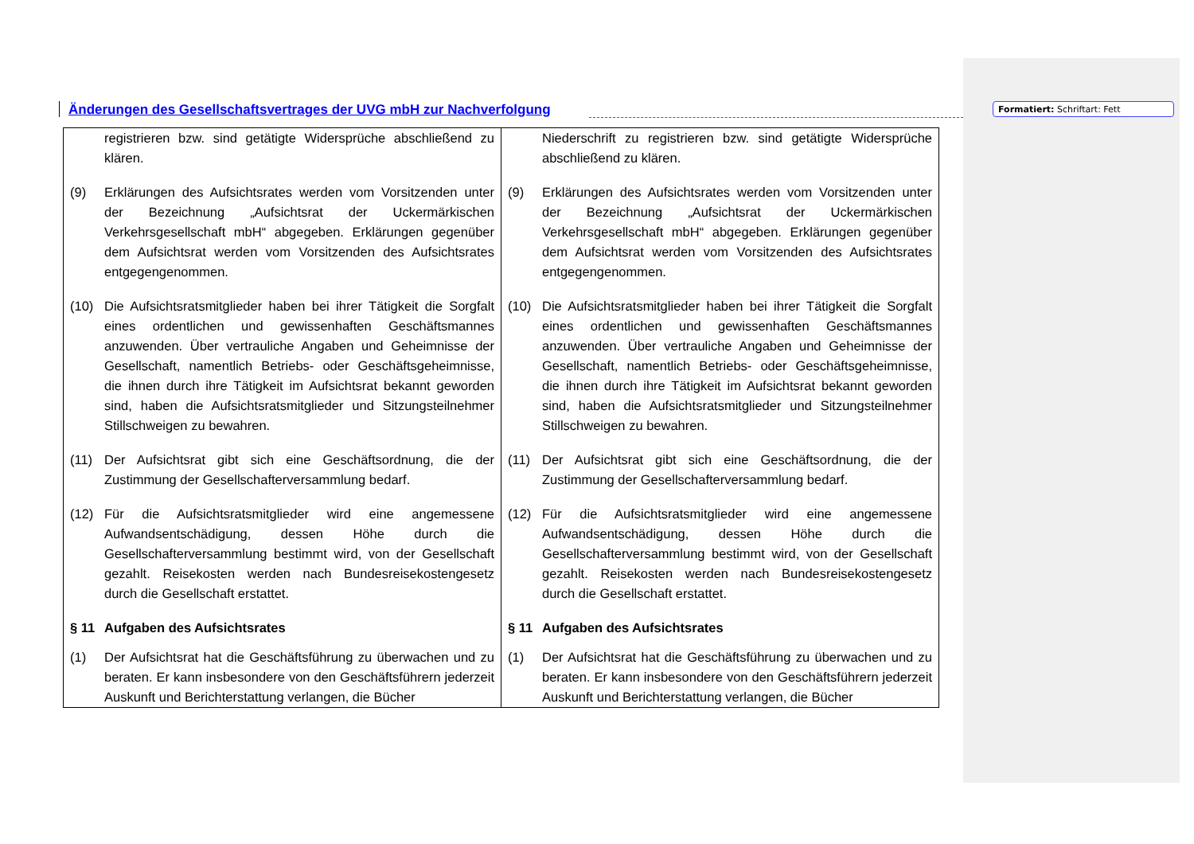Änderungen des Gesellschaftsvertrages der UVG mbH zur Nachverfolgung
Formatiert: Schriftart: Fett
| registrieren bzw. sind getätigte Widersprüche abschließend zu klären. (9) Erklärungen des Aufsichtsrates werden vom Vorsitzenden unter der Bezeichnung „Aufsichtsrat der Uckermärkischen Verkehrsgesellschaft mbH“ abgegeben. Erklärungen gegenüber dem Aufsichtsrat werden vom Vorsitzenden des Aufsichtsrates entgegengenommen. (10) Die Aufsichtsratsmitglieder haben bei ihrer Tätigkeit die Sorgfalt eines ordentlichen und gewissenhaften Geschäftsmannes anzuwenden. Über vertrauliche Angaben und Geheimnisse der Gesellschaft, namentlich Betriebs- oder Geschäftsgeheimnisse, die ihnen durch ihre Tätigkeit im Aufsichtsrat bekannt geworden sind, haben die Aufsichtsratsmitglieder und Sitzungsteilnehmer Stillschweigen zu bewahren. (11) Der Aufsichtsrat gibt sich eine Geschäftsordnung, die der Zustimmung der Gesellschafterversammlung bedarf. (12) Für die Aufsichtsratsmitglieder wird eine angemessene Aufwandsentschädigung, dessen Höhe durch die Gesellschafterversammlung bestimmt wird, von der Gesellschaft gezahlt. Reisekosten werden nach Bundesreisekostengesetz durch die Gesellschaft erstattet. § 11 Aufgaben des Aufsichtsrates (1) Der Aufsichtsrat hat die Geschäftsführung zu überwachen und zu beraten. Er kann insbesondere von den Geschäftsführern jederzeit Auskunft und Berichterstattung verlangen, die Bücher | Niederschrift zu registrieren bzw. sind getätigte Widersprüche abschließend zu klären. (9) Erklärungen des Aufsichtsrates werden vom Vorsitzenden unter der Bezeichnung „Aufsichtsrat der Uckermärkischen Verkehrsgesellschaft mbH“ abgegeben. Erklärungen gegenüber dem Aufsichtsrat werden vom Vorsitzenden des Aufsichtsrates entgegengenommen. (10) Die Aufsichtsratsmitglieder haben bei ihrer Tätigkeit die Sorgfalt eines ordentlichen und gewissenhaften Geschäftsmannes anzuwenden. Über vertrauliche Angaben und Geheimnisse der Gesellschaft, namentlich Betriebs- oder Geschäftsgeheimnisse, die ihnen durch ihre Tätigkeit im Aufsichtsrat bekannt geworden sind, haben die Aufsichtsratsmitglieder und Sitzungsteilnehmer Stillschweigen zu bewahren. (11) Der Aufsichtsrat gibt sich eine Geschäftsordnung, die der Zustimmung der Gesellschafterversammlung bedarf. (12) Für die Aufsichtsratsmitglieder wird eine angemessene Aufwandsentschädigung, dessen Höhe durch die Gesellschafterversammlung bestimmt wird, von der Gesellschaft gezahlt. Reisekosten werden nach Bundesreisekostengesetz durch die Gesellschaft erstattet. § 11 Aufgaben des Aufsichtsrates (1) Der Aufsichtsrat hat die Geschäftsführung zu überwachen und zu beraten. Er kann insbesondere von den Geschäftsführern jederzeit Auskunft und Berichterstattung verlangen, die Bücher |